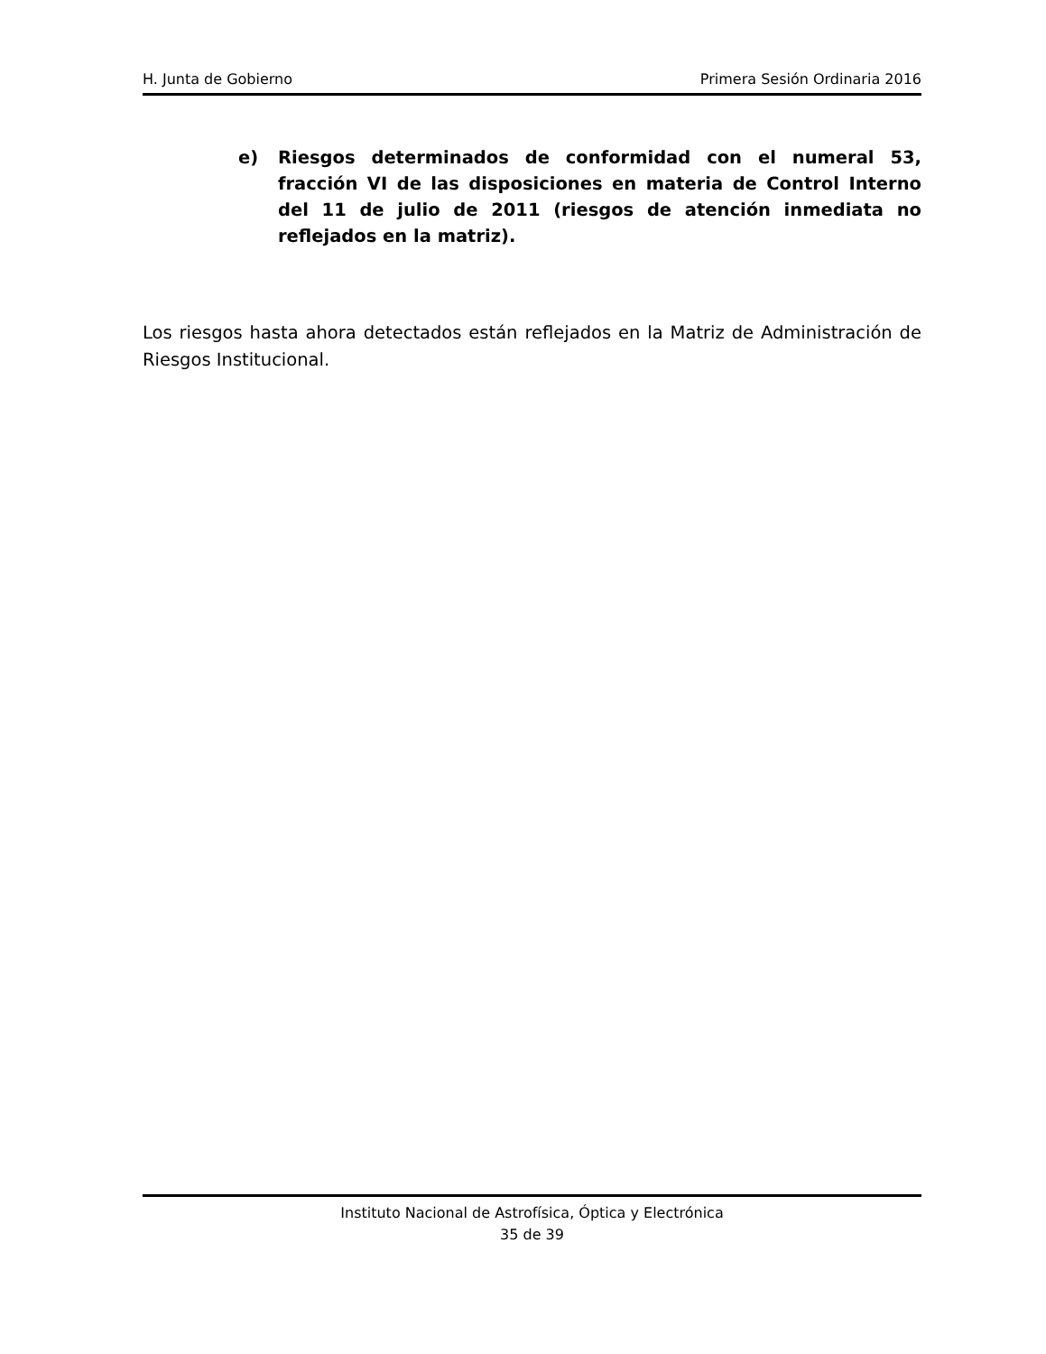H. Junta de Gobierno Primera Sesión Ordinaria 2016
e) Riesgos determinados de conformidad con el numeral 53, fracción VI de las disposiciones en materia de Control Interno del 11 de julio de 2011 (riesgos de atención inmediata no reflejados en la matriz).
Los riesgos hasta ahora detectados están reflejados en la Matriz de Administración de Riesgos Institucional.
Instituto Nacional de Astrofísica, Óptica y Electrónica
35 de 39